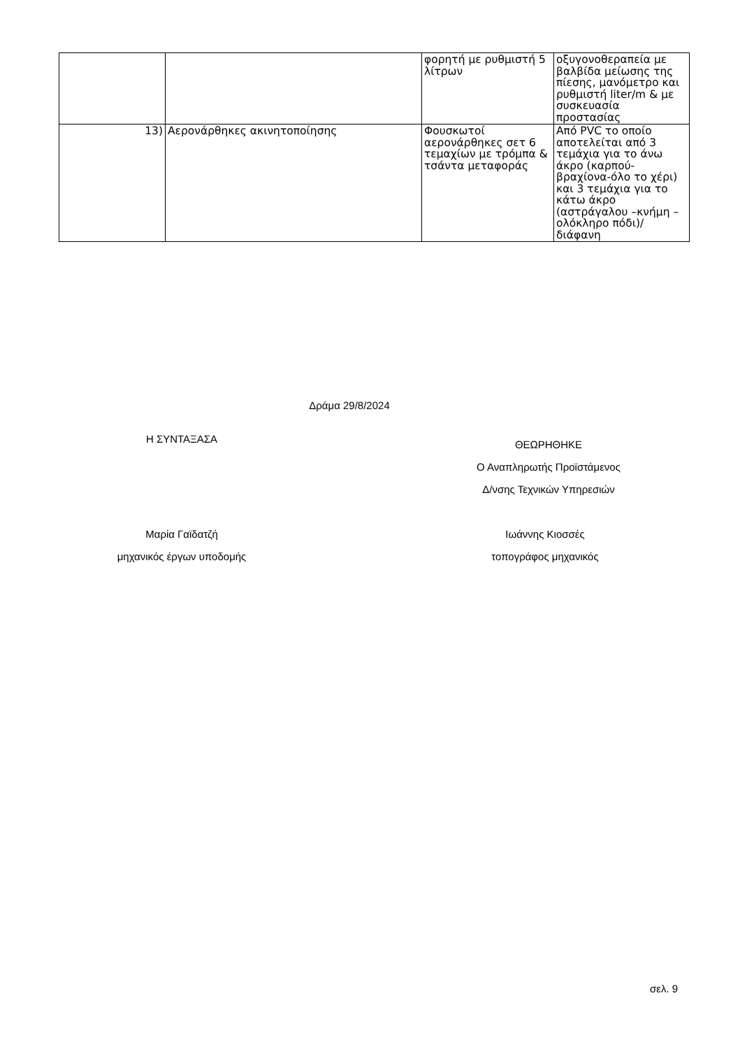| | | φορητή με ρυθμιστή 5 λίτρων | οξυγονοθεραπεία με βαλβίδα μείωσης της πίεσης, μανόμετρο και ρυθμιστή liter/m & με συσκευασία προστασίας |
| 13) | Αερονάρθηκες ακινητοποίησης | Φουσκωτοί αερονάρθηκες σετ 6 τεμαχίων με τρόμπα & τσάντα μεταφοράς | Από PVC το οποίο αποτελείται από 3 τεμάχια για το άνω άκρο (καρπού-βραχίονα-όλο το χέρι) και 3 τεμάχια για το κάτω άκρο (αστράγαλου –κνήμη – ολόκληρο πόδι)/διάφανη |
Δράμα 29/8/2024
Η ΣΥΝΤΑΞΑΣΑ
ΘΕΩΡΗΘΗΚΕ
Ο Αναπληρωτής Προϊστάμενος
Δ/νσης Τεχνικών Υπηρεσιών
Μαρία Γαϊδατζή
μηχανικός έργων υποδομής
Ιωάννης Κιοσσές
τοπογράφος μηχανικός
σελ. 9